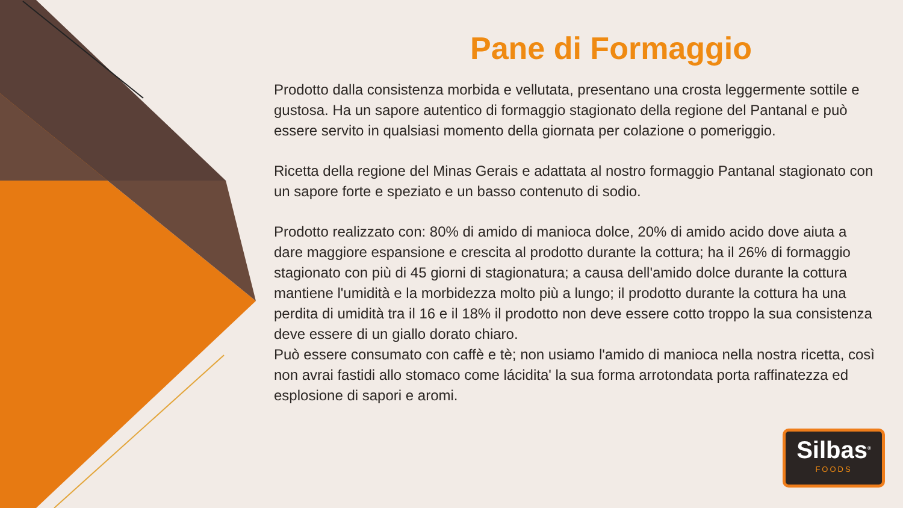Pane di Formaggio
Prodotto dalla consistenza morbida e vellutata, presentano una crosta leggermente sottile e gustosa. Ha un sapore autentico di formaggio stagionato della regione del Pantanal e può essere servito in qualsiasi momento della giornata per colazione o pomeriggio.
Ricetta della regione del Minas Gerais e adattata al nostro formaggio Pantanal stagionato con un sapore forte e speziato e un basso contenuto di sodio.
Prodotto realizzato con: 80% di amido di manioca dolce, 20% di amido acido dove aiuta a dare maggiore espansione e crescita al prodotto durante la cottura; ha il 26% di formaggio stagionato con più di 45 giorni di stagionatura; a causa dell'amido dolce durante la cottura mantiene l'umidità e la morbidezza molto più a lungo; il prodotto durante la cottura ha una perdita di umidità tra il 16 e il 18% il prodotto non deve essere cotto troppo la sua consistenza deve essere di un giallo dorato chiaro.
Può essere consumato con caffè e tè; non usiamo l'amido di manioca nella nostra ricetta, così non avrai fastidi allo stomaco come lácidita' la sua forma arrotondata porta raffinatezza ed esplosione di sapori e aromi.
Silbas<sup>®</sup>
FOODS